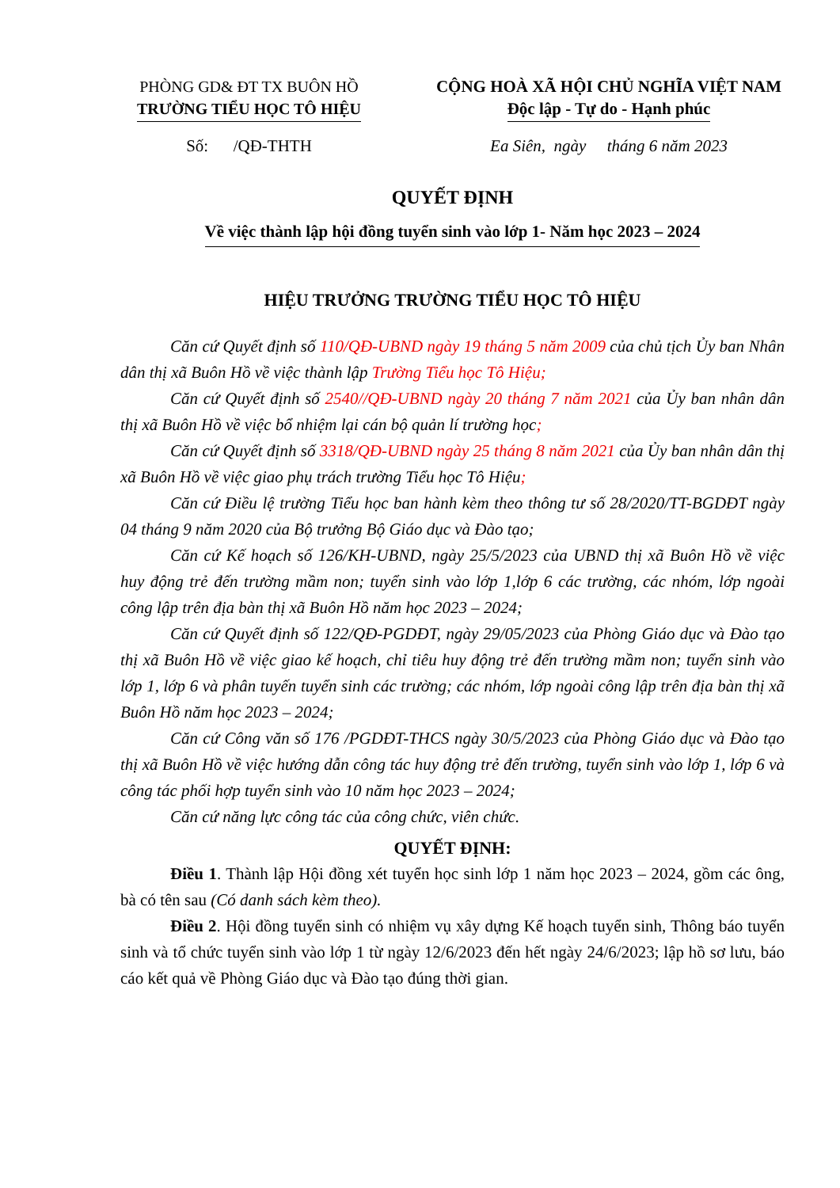PHÒNG GD& ĐT TX BUÔN HỒ
TRƯỜNG TIỂU HỌC TÔ HIỆU
CỘNG HOÀ XÃ HỘI CHỦ NGHĨA VIỆT NAM
Độc lập - Tự do - Hạnh phúc
Số: /QĐ-THTH Ea Siên, ngày tháng 6 năm 2023
QUYẾT ĐỊNH
Về việc thành lập hội đồng tuyển sinh vào lớp 1- Năm học 2023 – 2024
HIỆU TRƯỞNG TRƯỜNG TIỂU HỌC TÔ HIỆU
Căn cứ Quyết định số 110/QĐ-UBND ngày 19 tháng 5 năm 2009 của chủ tịch Ủy ban Nhân dân thị xã Buôn Hồ về việc thành lập Trường Tiểu học Tô Hiệu;
Căn cứ Quyết định số 2540//QĐ-UBND ngày 20 tháng 7 năm 2021 của Ủy ban nhân dân thị xã Buôn Hồ về việc bổ nhiệm lại cán bộ quản lí trường học;
Căn cứ Quyết định số 3318/QĐ-UBND ngày 25 tháng 8 năm 2021 của Ủy ban nhân dân thị xã Buôn Hồ về việc giao phụ trách trường Tiểu học Tô Hiệu;
Căn cứ Điều lệ trường Tiểu học ban hành kèm theo thông tư số 28/2020/TT-BGDĐT ngày 04 tháng 9 năm 2020 của Bộ trưởng Bộ Giáo dục và Đào tạo;
Căn cứ Kế hoạch số 126/KH-UBND, ngày 25/5/2023 của UBND thị xã Buôn Hồ về việc huy động trẻ đến trường mầm non; tuyển sinh vào lớp 1,lớp 6 các trường, các nhóm, lớp ngoài công lập trên địa bàn thị xã Buôn Hồ năm học 2023 – 2024;
Căn cứ Quyết định số 122/QĐ-PGDĐT, ngày 29/05/2023 của Phòng Giáo dục và Đào tạo thị xã Buôn Hồ về việc giao kế hoạch, chỉ tiêu huy động trẻ đến trường mầm non; tuyển sinh vào lớp 1, lớp 6 và phân tuyến tuyển sinh các trường; các nhóm, lớp ngoài công lập trên địa bàn thị xã Buôn Hồ năm học 2023 – 2024;
Căn cứ Công văn số 176 /PGDĐT-THCS ngày 30/5/2023 của Phòng Giáo dục và Đào tạo thị xã Buôn Hồ về việc hướng dẫn công tác huy động trẻ đến trường, tuyển sinh vào lớp 1, lớp 6 và công tác phối hợp tuyển sinh vào 10 năm học 2023 – 2024;
Căn cứ năng lực công tác của công chức, viên chức.
QUYẾT ĐỊNH:
Điều 1. Thành lập Hội đồng xét tuyển học sinh lớp 1 năm học 2023 – 2024, gồm các ông, bà có tên sau (Có danh sách kèm theo).
Điều 2. Hội đồng tuyển sinh có nhiệm vụ xây dựng Kế hoạch tuyển sinh, Thông báo tuyển sinh và tổ chức tuyển sinh vào lớp 1 từ ngày 12/6/2023 đến hết ngày 24/6/2023; lập hồ sơ lưu, báo cáo kết quả về Phòng Giáo dục và Đào tạo đúng thời gian.